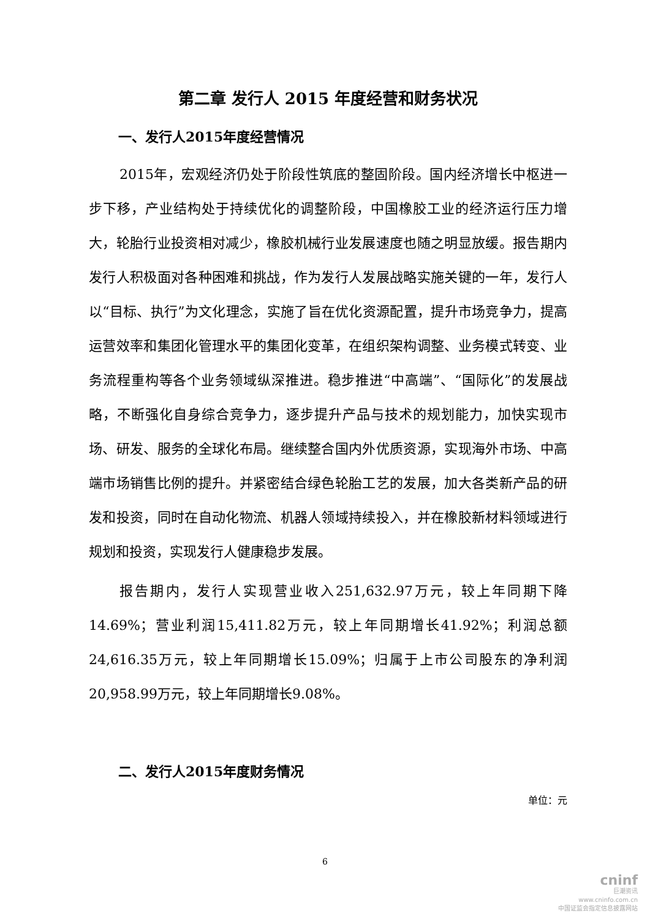第二章 发行人 2015 年度经营和财务状况
一、发行人2015年度经营情况
2015年，宏观经济仍处于阶段性筑底的整固阶段。国内经济增长中枢进一步下移，产业结构处于持续优化的调整阶段，中国橡胶工业的经济运行压力增大，轮胎行业投资相对减少，橡胶机械行业发展速度也随之明显放缓。报告期内发行人积极面对各种困难和挑战，作为发行人发展战略实施关键的一年，发行人以“目标、执行”为文化理念，实施了旨在优化资源配置，提升市场竞争力，提高运营效率和集团化管理水平的集团化变革，在组织架构调整、业务模式转变、业务流程重构等各个业务领域纵深推进。稳步推进“中高端”、“国际化”的发展战略，不断强化自身综合竞争力，逐步提升产品与技术的规划能力，加快实现市场、研发、服务的全球化布局。继续整合国内外优质资源，实现海外市场、中高端市场销售比例的提升。并紧密结合绿色轮胎工艺的发展，加大各类新产品的研发和投资，同时在自动化物流、机器人领域持续投入，并在橡胶新材料领域进行规划和投资，实现发行人健康稳步发展。
报告期内，发行人实现营业收入251,632.97万元，较上年同期下降14.69%；营业利润15,411.82万元，较上年同期增长41.92%；利润总额24,616.35万元，较上年同期增长15.09%；归属于上市公司股东的净利润20,958.99万元，较上年同期增长9.08%。
二、发行人2015年度财务情况
单位：元
6
cninf
巨潮资讯
www.cninfo.com.cn
中国证监会指定信息披露网站